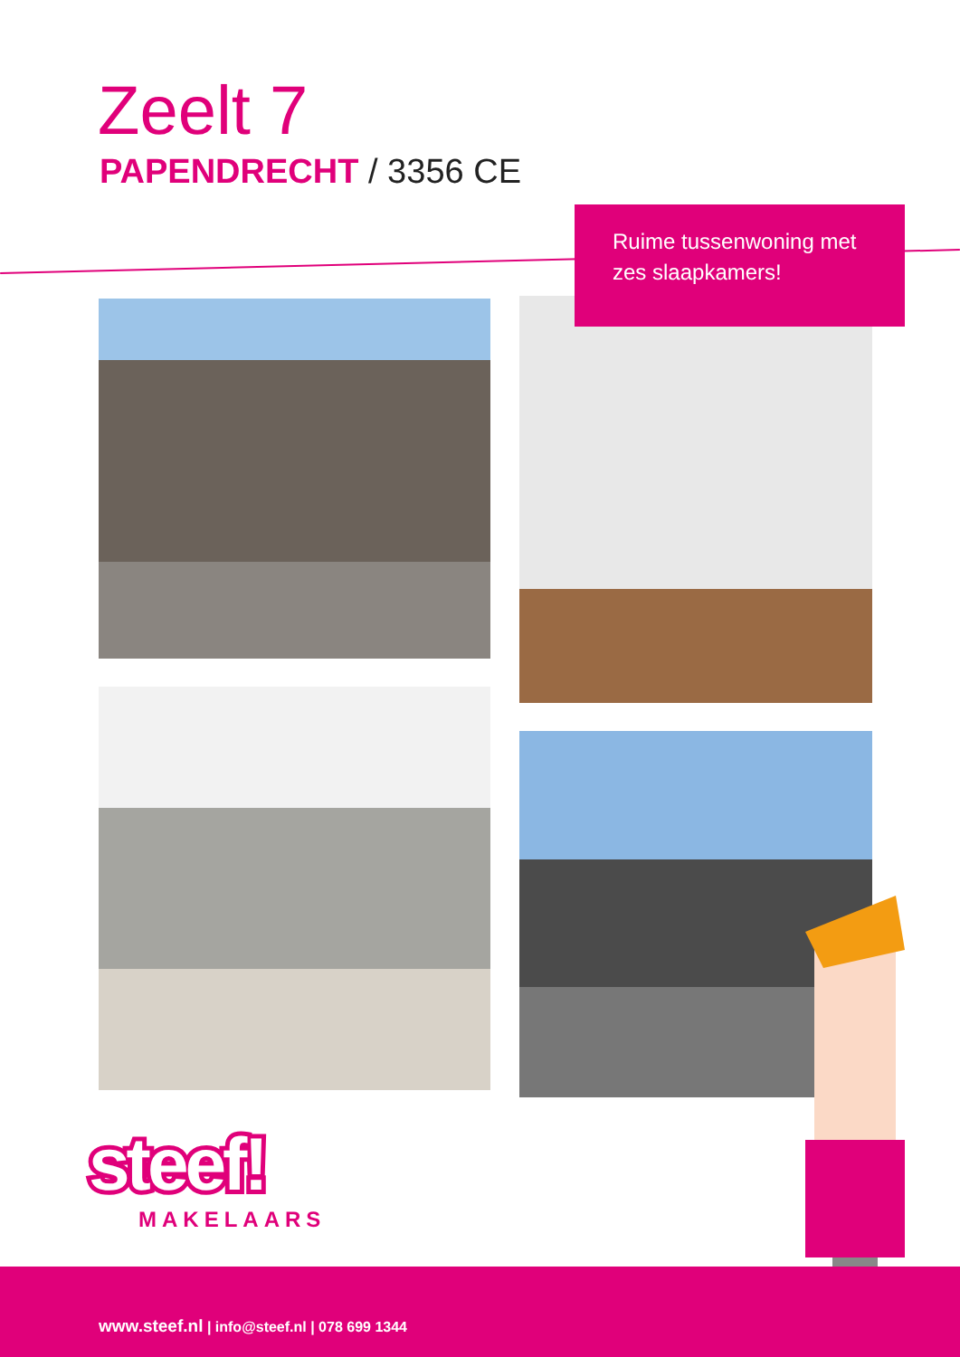Zeelt 7
PAPENDRECHT / 3356 CE
Ruime tussenwoning met
zes slaapkamers!
steef!
MAKELAARS
www.steef.nl | info@steef.nl | 078 699 1344